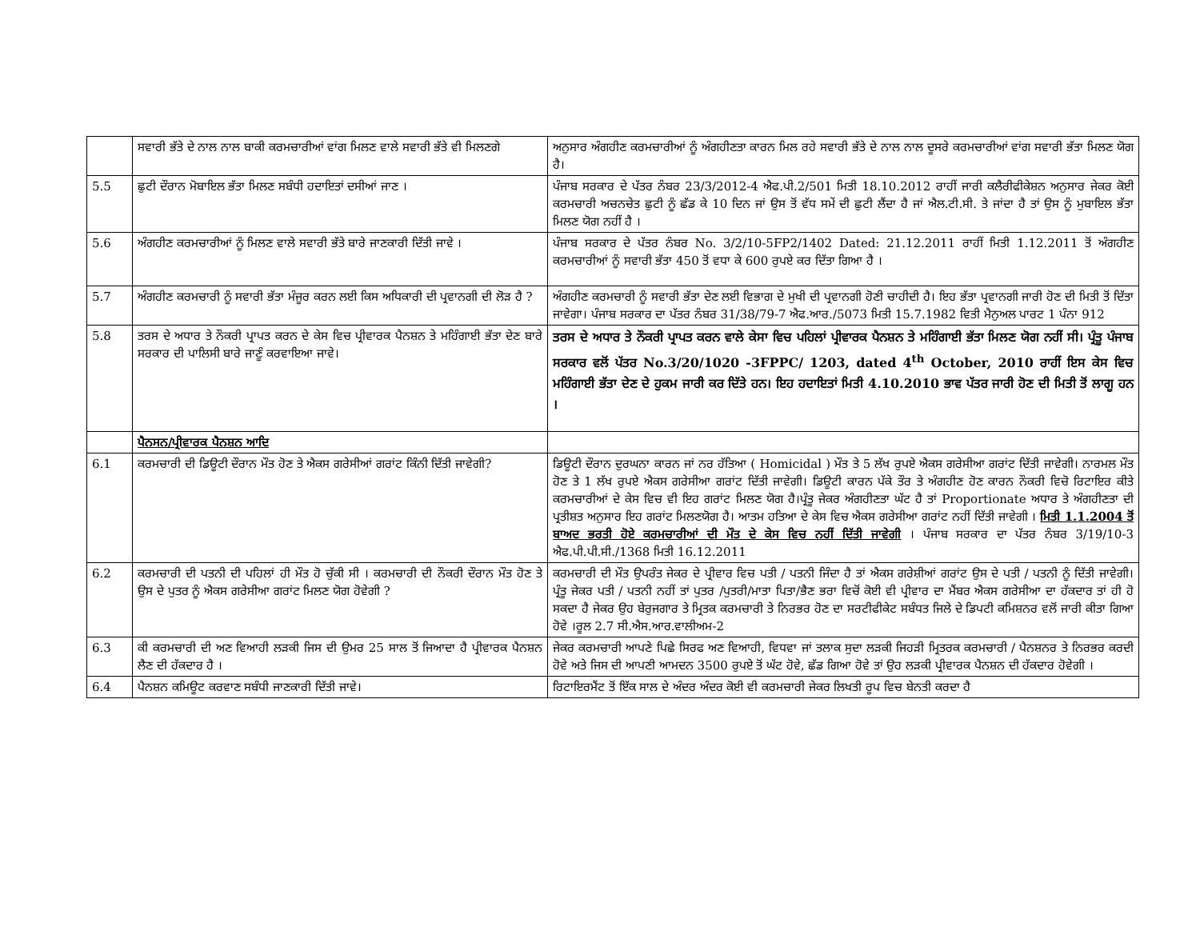| | ਸਵਾਰੀ ਭੱਤੇ ਦੇ ਨਾਲ ਨਾਲ ਬਾਕੀ ਕਰਮਚਾਰੀਆਂ ਵਾਂਗ ਮਿਲਣ ਵਾਲੇ ਸਵਾਰੀ ਭੱਤੇ ਵੀ ਮਿਲਣਗੇ | ਅਨੁਸਾਰ ਅੰਗਹੀਣ ਕਰਮਚਾਰੀਆਂ ਨੂੰ ਅੰਗਹੀਣਤਾ ਕਾਰਨ ਮਿਲ ਰਹੇ ਸਵਾਰੀ ਭੱਤੇ ਦੇ ਨਾਲ ਨਾਲ ਦੂਸਰੇ ਕਰਮਚਾਰੀਆਂ ਵਾਂਗ ਸਵਾਰੀ ਭੱਤਾ ਮਿਲਣ ਯੋਗ ਹੈ। |
| 5.5 | ਛੁਟੀ ਦੌਰਾਨ ਮੋਬਾਇਲ ਭੱਤਾ ਮਿਲਣ ਸਬੰਧੀ ਹਦਾਇਤਾਂ ਦਸੀਆਂ ਜਾਣ । | ਪੰਜਾਬ ਸਰਕਾਰ ਦੇ ਪੱਤਰ ਨੰਬਰ 23/3/2012-4 ਐਫ.ਪੀ.2/501 ਮਿਤੀ 18.10.2012 ਰਾਹੀਂ ਜਾਰੀ ਕਲੈਰੀਫੀਕੇਸ਼ਨ ਅਨੁਸਾਰ ਜੇਕਰ ਕੋਈ ਕਰਮਚਾਰੀ ਅਚਨਚੇਤ ਛੁਟੀ ਨੂੰ ਛੱਡ ਕੇ 10 ਦਿਨ ਜਾਂ ਉਸ ਤੋਂ ਵੱਧ ਸਮੇਂ ਦੀ ਛੁਟੀ ਲੈਂਦਾ ਹੈ ਜਾਂ ਐਲ.ਟੀ.ਸੀ. ਤੇ ਜਾਂਦਾ ਹੈ ਤਾਂ ਉਸ ਨੂੰ ਮੁਬਾਇਲ ਭੱਤਾ ਮਿਲਣ ਯੋਗ ਨਹੀਂ ਹੈ । |
| 5.6 | ਅੰਗਹੀਣ ਕਰਮਚਾਰੀਆਂ ਨੂੰ ਮਿਲਣ ਵਾਲੇ ਸਵਾਰੀ ਭੱਤੇ ਬਾਰੇ ਜਾਣਕਾਰੀ ਦਿੱਤੀ ਜਾਵੇ । | ਪੰਜਾਬ ਸਰਕਾਰ ਦੇ ਪੱਤਰ ਨੰਬਰ No. 3/2/10-5FP2/1402 Dated: 21.12.2011 ਰਾਹੀਂ ਮਿਤੀ 1.12.2011 ਤੋਂ ਅੰਗਹੀਣ ਕਰਮਚਾਰੀਆਂ ਨੂੰ ਸਵਾਰੀ ਭੱਤਾ 450 ਤੋਂ ਵਧਾ ਕੇ 600 ਰੁਪਏ ਕਰ ਦਿੱਤਾ ਗਿਆ ਹੈ । |
| 5.7 | ਅੰਗਹੀਣ ਕਰਮਚਾਰੀ ਨੂੰ ਸਵਾਰੀ ਭੱਤਾ ਮੰਜੂਰ ਕਰਨ ਲਈ ਕਿਸ ਅਧਿਕਾਰੀ ਦੀ ਪ੍ਰਵਾਨਗੀ ਦੀ ਲੋੜ ਹੈ ? | ਅੰਗਹੀਣ ਕਰਮਚਾਰੀ ਨੂੰ ਸਵਾਰੀ ਭੱਤਾ ਦੇਣ ਲਈ ਵਿਭਾਗ ਦੇ ਮੁਖੀ ਦੀ ਪ੍ਰਵਾਨਗੀ ਹੋਣੀ ਚਾਹੀਦੀ ਹੈ। ਇਹ ਭੱਤਾ ਪ੍ਰਵਾਨਗੀ ਜਾਰੀ ਹੋਣ ਦੀ ਮਿਤੀ ਤੋਂ ਦਿੱਤਾ ਜਾਵੇਗਾ। ਪੰਜਾਬ ਸਰਕਾਰ ਦਾ ਪੱਤਰ ਨੰਬਰ 31/38/79-7 ਐਫ.ਆਰ./5073 ਮਿਤੀ 15.7.1982 ਵਿਤੀ ਮੈਨੁਅਲ ਪਾਰਟ 1 ਪੰਨਾ 912 |
| 5.8 | ਤਰਸ ਦੇ ਅਧਾਰ ਤੇ ਨੌਕਰੀ ਪ੍ਰਾਪਤ ਕਰਨ ਦੇ ਕੇਸ ਵਿਚ ਪ੍ਰੀਵਾਰਕ ਪੈਨਸ਼ਨ ਤੇ ਮਹਿੰਗਾਈ ਭੱਤਾ ਦੇਣ ਬਾਰੇ ਸਰਕਾਰ ਦੀ ਪਾਲਿਸੀ ਬਾਰੇ ਜਾਣੂੰ ਕਰਵਾਇਆ ਜਾਵੇ। | ਤਰਸ ਦੇ ਅਧਾਰ ਤੇ ਨੌਕਰੀ ਪ੍ਰਾਪਤ ਕਰਨ ਵਾਲੇ ਕੇਸਾ ਵਿਚ ਪਹਿਲਾਂ ਪ੍ਰੀਵਾਰਕ ਪੈਨਸ਼ਨ ਤੇ ਮਹਿੰਗਾਈ ਭੱਤਾ ਮਿਲਣ ਯੋਗ ਨਹੀਂ ਸੀ। ਪ੍ਰੰਤੂ ਪੰਜਾਬ ਸਰਕਾਰ ਵਲੋਂ ਪੱਤਰ No.3/20/1020 -3FPPC/ 1203, dated 4<sup>th</sup> October, 2010 ਰਾਹੀਂ ਇਸ ਕੇਸ ਵਿਚ ਮਹਿੰਗਾਈ ਭੱਤਾ ਦੇਣ ਦੇ ਹੁਕਮ ਜਾਰੀ ਕਰ ਦਿੱਤੇ ਹਨ। ਇਹ ਹਦਾਇਤਾਂ ਮਿਤੀ 4.10.2010 ਭਾਵ ਪੱਤਰ ਜਾਰੀ ਹੋਣ ਦੀ ਮਿਤੀ ਤੋਂ ਲਾਗੂ ਹਨ । |
| | ਪੈਨਸਨ/ਪ੍ਰੀਵਾਰਕ ਪੈਨਸ਼ਨ ਆਦਿ | |
| 6.1 | ਕਰਮਚਾਰੀ ਦੀ ਡਿਊਟੀ ਦੌਰਾਨ ਮੌਤ ਹੋਣ ਤੇ ਐਕਸ ਗਰੇਸੀਆਂ ਗਰਾਂਟ ਕਿੰਨੀ ਦਿੱਤੀ ਜਾਵੇਗੀ? | ਡਿਊਟੀ ਦੌਰਾਨ ਦੁਰਘਨਾ ਕਾਰਨ ਜਾਂ ਨਰ ਹੱਤਿਆ ( Homicidal ) ਮੌਤ ਤੇ 5 ਲੱਖ ਰੁਪਏ ਐਕਸ ਗਰੇਸੀਆ ਗਰਾਂਟ ਦਿੱਤੀ ਜਾਵੇਗੀ। ਨਾਰਮਲ ਮੌਤ ਹੋਣ ਤੇ 1 ਲੱਖ ਰੁਪਏ ਐਕਸ ਗਰੇਸੀਆ ਗਰਾਂਟ ਦਿੱਤੀ ਜਾਵੇਗੀ। ਡਿਊਟੀ ਕਾਰਨ ਪੱਕੇ ਤੌਰ ਤੇ ਅੰਗਹੀਣ ਹੋਣ ਕਾਰਨ ਨੌਕਰੀ ਵਿਚੋ ਰਿਟਾਇਰ ਕੀਤੇ ਕਰਮਚਾਰੀਆਂ ਦੇ ਕੇਸ ਵਿਚ ਵੀ ਇਹ ਗਰਾਂਟ ਮਿਲਣ ਯੋਗ ਹੈ।ਪ੍ਰੰਤੂ ਜੇਕਰ ਅੰਗਹੀਣਤਾ ਘੱਟ ਹੈ ਤਾਂ Proportionate ਅਧਾਰ ਤੇ ਅੰਗਹੀਣਤਾ ਦੀ ਪ੍ਰਤੀਸ਼ਤ ਅਨੁਸਾਰ ਇਹ ਗਰਾਂਟ ਮਿਲਣਯੋਗ ਹੈ। ਆਤਮ ਹਤਿਆ ਦੇ ਕੇਸ ਵਿਚ ਐਕਸ ਗਰੇਸੀਆ ਗਰਾਂਟ ਨਹੀਂ ਦਿੱਤੀ ਜਾਵੇਗੀ । ਮਿਤੀ 1.1.2004 ਤੋਂ ਬਾਅਦ ਭਰਤੀ ਹੋਏ ਕਰਮਚਾਰੀਆਂ ਦੀ ਮੌਤ ਦੇ ਕੇਸ ਵਿਚ ਨਹੀਂ ਦਿੱਤੀ ਜਾਵੇਗੀ । ਪੰਜਾਬ ਸਰਕਾਰ ਦਾ ਪੱਤਰ ਨੰਬਰ 3/19/10-3 ਐਫ.ਪੀ.ਪੀ.ਸੀ./1368 ਮਿਤੀ 16.12.2011 |
| 6.2 | ਕਰਮਚਾਰੀ ਦੀ ਪਤਨੀ ਦੀ ਪਹਿਲਾਂ ਹੀ ਮੌਤ ਹੋ ਚੁੱਕੀ ਸੀ । ਕਰਮਚਾਰੀ ਦੀ ਨੌਕਰੀ ਦੌਰਾਨ ਮੌਤ ਹੋਣ ਤੇ ਉਸ ਦੇ ਪੁਤਰ ਨੂੰ ਐਕਸ ਗਰੇਸੀਆ ਗਰਾਂਟ ਮਿਲਣ ਯੋਗ ਹੋਵੇਗੀ ? | ਕਰਮਚਾਰੀ ਦੀ ਮੌਤ ਉਪਰੰਤ ਜੇਕਰ ਦੇ ਪ੍ਰੀਵਾਰ ਵਿਚ ਪਤੀ / ਪਤਨੀ ਜਿੰਦਾ ਹੈ ਤਾਂ ਐਕਸ ਗਰੇਸ਼ੀਆਂ ਗਰਾਂਟ ਉਸ ਦੇ ਪਤੀ / ਪਤਨੀ ਨੂੰ ਦਿੱਤੀ ਜਾਵੇਗੀ। ਪ੍ਰੰਤੂ ਜੇਕਰ ਪਤੀ / ਪਤਨੀ ਨਹੀਂ ਤਾਂ ਪੁਤਰ /ਪੁਤਰੀ/ਮਾਤਾ ਪਿਤਾ/ਭੈਣ ਭਰਾ ਵਿਚੋਂ ਕੋਈ ਵੀ ਪ੍ਰੀਵਾਰ ਦਾ ਮੈਂਬਰ ਐਕਸ ਗਰੇਸੀਆ ਦਾ ਹੱਕਦਾਰ ਤਾਂ ਹੀ ਹੋ ਸਕਦਾ ਹੈ ਜੇਕਰ ਉਹ ਬੇਰੁਜਗਾਰ ਤੇ ਮ੍ਰਿਤਕ ਕਰਮਚਾਰੀ ਤੇ ਨਿਰਭਰ ਹੋਣ ਦਾ ਸਰਟੀਫੀਕੇਟ ਸਬੰਧਤ ਜਿਲੇ ਦੇ ਡਿਪਟੀ ਕਮਿਸ਼ਨਰ ਵਲੋਂ ਜਾਰੀ ਕੀਤਾ ਗਿਆ ਹੋਵੇ ।ਰੂਲ 2.7 ਸੀ.ਐਸ.ਆਰ.ਵਾਲੀਅਮ-2 |
| 6.3 | ਕੀ ਕਰਮਚਾਰੀ ਦੀ ਅਣ ਵਿਆਹੀ ਲੜਕੀ ਜਿਸ ਦੀ ਉਮਰ 25 ਸਾਲ ਤੋਂ ਜਿਆਦਾ ਹੈ ਪ੍ਰੀਵਾਰਕ ਪੈਨਸ਼ਨ ਲੈਣ ਦੀ ਹੱਕਦਾਰ ਹੈ । | ਜੇਕਰ ਕਰਮਚਾਰੀ ਆਪਣੇ ਪਿਛੇ ਸਿਰਫ ਅਣ ਵਿਆਹੀ, ਵਿਧਵਾ ਜਾਂ ਤਲਾਕ ਸੁਦਾ ਲੜਕੀ ਜਿਹੜੀ ਮ੍ਰਿਤਰਕ ਕਰਮਚਾਰੀ / ਪੈਨਸ਼ਨਰ ਤੇ ਨਿਰਭਰ ਕਰਦੀ ਹੋਵੇ ਅਤੇ ਜਿਸ ਦੀ ਆਪਣੀ ਆਮਦਨ 3500 ਰੁਪਏ ਤੋਂ ਘੱਟ ਹੋਵੇ, ਛੱਡ ਗਿਆ ਹੋਵੇ ਤਾਂ ਉਹ ਲੜਕੀ ਪ੍ਰੀਵਾਰਕ ਪੈਨਸ਼ਨ ਦੀ ਹੱਕਦਾਰ ਹੋਵੇਗੀ । |
| 6.4 | ਪੈਨਸ਼ਨ ਕਮਿਊਟ ਕਰਵਾਣ ਸਬੰਧੀ ਜਾਣਕਾਰੀ ਦਿੱਤੀ ਜਾਵੇ। | ਰਿਟਾਇਰਮੈਂਟ ਤੋਂ ਇੱਕ ਸਾਲ ਦੇ ਅੰਦਰ ਅੰਦਰ ਕੋਈ ਵੀ ਕਰਮਚਾਰੀ ਜੇਕਰ ਲਿਖਤੀ ਰੂਪ ਵਿਚ ਬੇਨਤੀ ਕਰਦਾ ਹੈ |